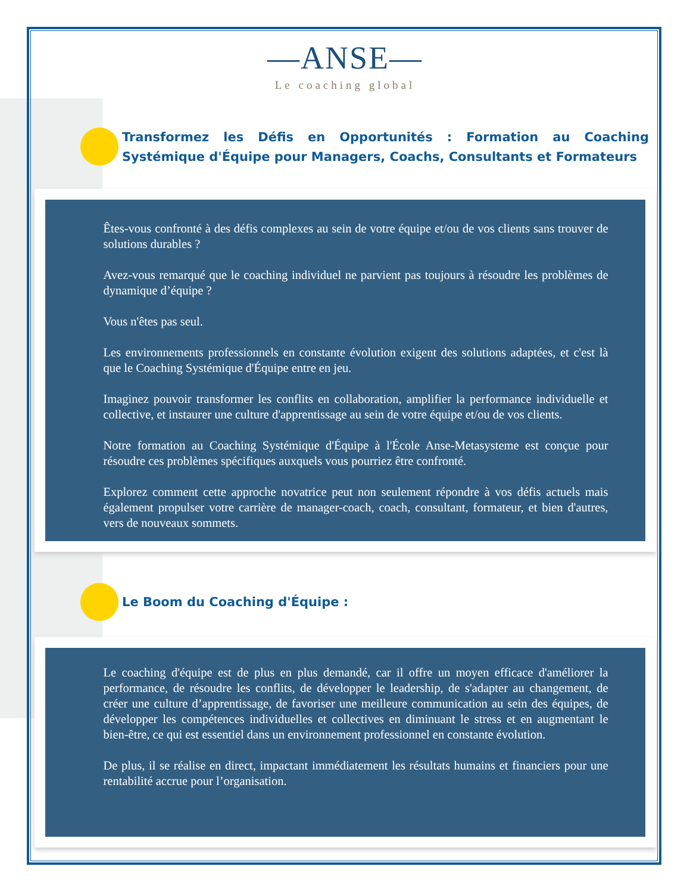—ANSE—
Le coaching global
Transformez les Défis en Opportunités : Formation au Coaching Systémique d'Équipe pour Managers, Coachs, Consultants et Formateurs
Êtes-vous confronté à des défis complexes au sein de votre équipe et/ou de vos clients sans trouver de solutions durables ?
Avez-vous remarqué que le coaching individuel ne parvient pas toujours à résoudre les problèmes de dynamique d’équipe ?
Vous n'êtes pas seul.
Les environnements professionnels en constante évolution exigent des solutions adaptées, et c'est là que le Coaching Systémique d'Équipe entre en jeu.
Imaginez pouvoir transformer les conflits en collaboration, amplifier la performance individuelle et collective, et instaurer une culture d'apprentissage au sein de votre équipe et/ou de vos clients.
Notre formation au Coaching Systémique d'Équipe à l'École Anse-Metasysteme est conçue pour résoudre ces problèmes spécifiques auxquels vous pourriez être confronté.
Explorez comment cette approche novatrice peut non seulement répondre à vos défis actuels mais également propulser votre carrière de manager-coach, coach, consultant, formateur, et bien d'autres, vers de nouveaux sommets.
Le Boom du Coaching d'Équipe :
Le coaching d'équipe est de plus en plus demandé, car il offre un moyen efficace d'améliorer la performance, de résoudre les conflits, de développer le leadership, de s'adapter au changement, de créer une culture d’apprentissage, de favoriser une meilleure communication au sein des équipes, de développer les compétences individuelles et collectives en diminuant le stress et en augmentant le bien-être, ce qui est essentiel dans un environnement professionnel en constante évolution.
De plus, il se réalise en direct, impactant immédiatement les résultats humains et financiers pour une rentabilité accrue pour l’organisation.